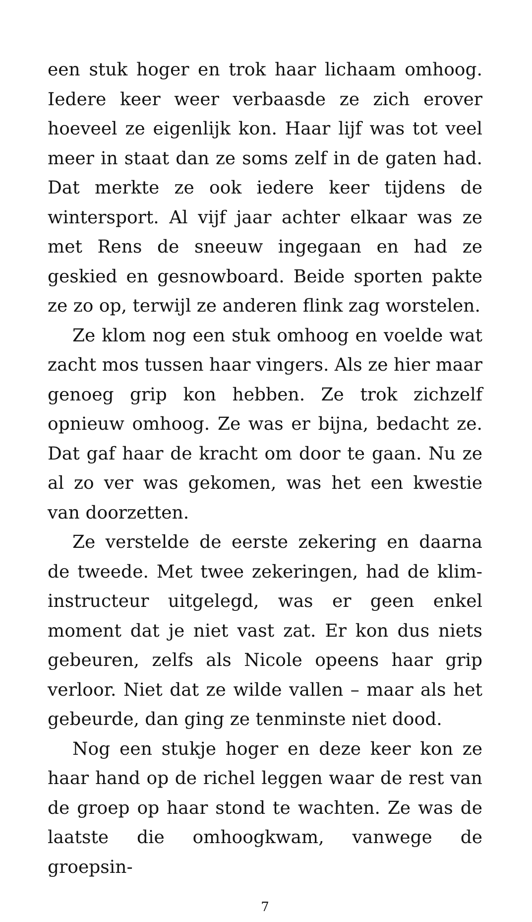een stuk hoger en trok haar lichaam omhoog. Iedere keer weer verbaasde ze zich erover hoeveel ze eigenlijk kon. Haar lijf was tot veel meer in staat dan ze soms zelf in de gaten had. Dat merkte ze ook iedere keer tijdens de wintersport. Al vijf jaar achter elkaar was ze met Rens de sneeuw ingegaan en had ze geskied en gesnowboard. Beide sporten pakte ze zo op, terwijl ze anderen flink zag worstelen.
Ze klom nog een stuk omhoog en voelde wat zacht mos tussen haar vingers. Als ze hier maar genoeg grip kon hebben. Ze trok zichzelf opnieuw omhoog. Ze was er bijna, bedacht ze. Dat gaf haar de kracht om door te gaan. Nu ze al zo ver was gekomen, was het een kwestie van doorzetten.
Ze verstelde de eerste zekering en daarna de tweede. Met twee zekeringen, had de klim­instructeur uitgelegd, was er geen enkel moment dat je niet vast zat. Er kon dus niets gebeuren, zelfs als Nicole opeens haar grip verloor. Niet dat ze wilde vallen – maar als het gebeurde, dan ging ze tenminste niet dood.
Nog een stukje hoger en deze keer kon ze haar hand op de richel leggen waar de rest van de groep op haar stond te wachten. Ze was de laatste die omhoogkwam, vanwege de groepsin-
7